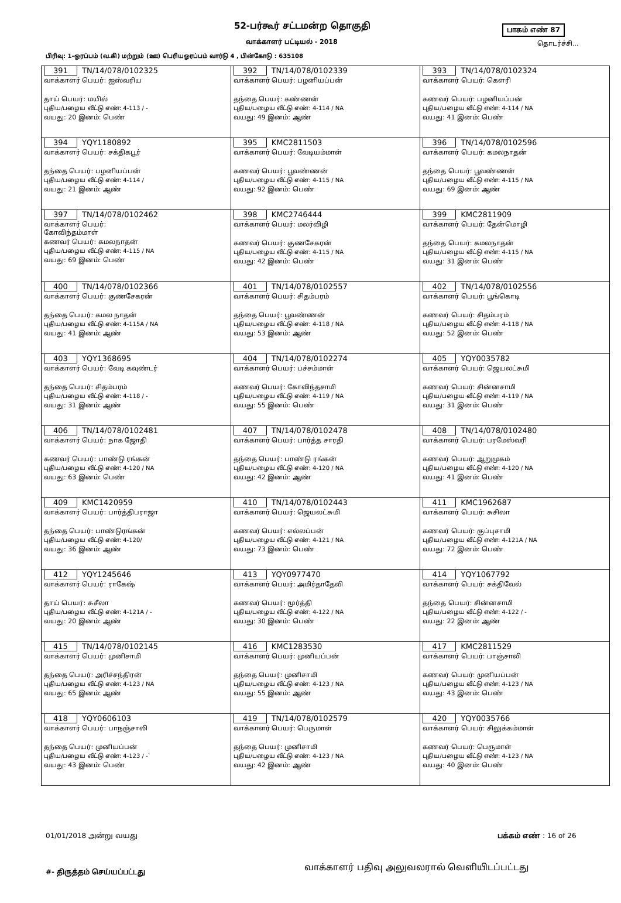52-பர்கூர் சட்டமன்ற தொகுதி பாகம் எண் 87
வாக்காளர் பட்டியல் - 2018 தொடர்ச்சி...
பிரிவு: 1-ஓரப்பம் (வ.கி) மற்றும் (ஊ) பெரியஓரப்பம் வார்டு 4 , பின்கோடு : 635108
| 391 TN/14/078/0102325 வாக்காளர் பெயர்: ஐஸ்வரிய தாய் பெயர்: மயில் புதிய/பழைய வீட்டு எண்: 4-113 / - வயது: 20 இனம்: பெண் | 392 TN/14/078/0102339 வாக்காளர் பெயர்: பழனியப்பன் தந்தை பெயர்: கண்ணன் புதிய/பழைய வீட்டு எண்: 4-114 / NA வயது: 49 இனம்: ஆண் | 393 TN/14/078/0102324 வாக்காளர் பெயர்: கௌரி கணவர் பெயர்: பழனியப்பன் புதிய/பழைய வீட்டு எண்: 4-114 / NA வயது: 41 இனம்: பெண் |
| 394 YQY1180892 வாக்காளர் பெயர்: சக்திகபூர் தந்தை பெயர்: பழனியப்பன் புதிய/பழைய வீட்டு எண்: 4-114 / வயது: 21 இனம்: ஆண் | 395 KMC2811503 வாக்காளர் பெயர்: வேடியம்மாள் கணவர் பெயர்: பூவண்ணன் புதிய/பழைய வீட்டு எண்: 4-115 / NA வயது: 92 இனம்: பெண் | 396 TN/14/078/0102596 வாக்காளர் பெயர்: கமலநாதன் தந்தை பெயர்: பூவண்ணன் புதிய/பழைய வீட்டு எண்: 4-115 / NA வயது: 69 இனம்: ஆண் |
| 397 TN/14/078/0102462 வாக்காளர் பெயர்: கோவிந்தம்மாள் கணவர் பெயர்: கமலநாதன் புதிய/பழைய வீட்டு எண்: 4-115 / NA வயது: 69 இனம்: பெண் | 398 KMC2746444 வாக்காளர் பெயர்: மலர்விழி கணவர் பெயர்: குணசேகரன் புதிய/பழைய வீட்டு எண்: 4-115 / NA வயது: 42 இனம்: பெண் | 399 KMC2811909 வாக்காளர் பெயர்: தேன்மொழி தந்தை பெயர்: கமலநாதன் புதிய/பழைய வீட்டு எண்: 4-115 / NA வயது: 31 இனம்: பெண் |
| 400 TN/14/078/0102366 வாக்காளர் பெயர்: குணசேகரன் தந்தை பெயர்: கமல நாதன் புதிய/பழைய வீட்டு எண்: 4-115A / NA வயது: 41 இனம்: ஆண் | 401 TN/14/078/0102557 வாக்காளர் பெயர்: சிதம்பரம் தந்தை பெயர்: பூவண்ணன் புதிய/பழைய வீட்டு எண்: 4-118 / NA வயது: 53 இனம்: ஆண் | 402 TN/14/078/0102556 வாக்காளர் பெயர்: பூங்கொடி கணவர் பெயர்: சிதம்பரம் புதிய/பழைய வீட்டு எண்: 4-118 / NA வயது: 52 இனம்: பெண் |
| 403 YQY1368695 வாக்காளர் பெயர்: வேடி கவுண்டர் தந்தை பெயர்: சிதம்பரம் புதிய/பழைய வீட்டு எண்: 4-118 / - வயது: 31 இனம்: ஆண் | 404 TN/14/078/0102274 வாக்காளர் பெயர்: பச்சம்மாள் கணவர் பெயர்: கோவிந்தசாமி புதிய/பழைய வீட்டு எண்: 4-119 / NA வயது: 55 இனம்: பெண் | 405 YQY0035782 வாக்காளர் பெயர்: ஜெயலட்சுமி கணவர் பெயர்: சின்னசாமி புதிய/பழைய வீட்டு எண்: 4-119 / NA வயது: 31 இனம்: பெண் |
| 406 TN/14/078/0102481 வாக்காளர் பெயர்: நாக ஜோதி கணவர் பெயர்: பாண்டு ரங்கன் புதிய/பழைய வீட்டு எண்: 4-120 / NA வயது: 63 இனம்: பெண் | 407 TN/14/078/0102478 வாக்காளர் பெயர்: பார்த்த சாரதி தந்தை பெயர்: பாண்டு ரங்கன் புதிய/பழைய வீட்டு எண்: 4-120 / NA வயது: 42 இனம்: ஆண் | 408 TN/14/078/0102480 வாக்காளர் பெயர்: பரமேஸ்வரி கணவர் பெயர்: ஆறுமுகம் புதிய/பழைய வீட்டு எண்: 4-120 / NA வயது: 41 இனம்: பெண் |
| 409 KMC1420959 வாக்காளர் பெயர்: பார்த்திபராஜா தந்தை பெயர்: பாண்டுரங்கன் புதிய/பழைய வீட்டு எண்: 4-120/ வயது: 36 இனம்: ஆண் | 410 TN/14/078/0102443 வாக்காளர் பெயர்: ஜெயலட்சுமி கணவர் பெயர்: எல்லப்பன் புதிய/பழைய வீட்டு எண்: 4-121 / NA வயது: 73 இனம்: பெண் | 411 KMC1962687 வாக்காளர் பெயர்: சுசிலா கணவர் பெயர்: குப்புசாமி புதிய/பழைய வீட்டு எண்: 4-121A / NA வயது: 72 இனம்: பெண் |
| 412 YQY1245646 வாக்காளர் பெயர்: ராகேஷ் தாய் பெயர்: சுசீலா புதிய/பழைய வீட்டு எண்: 4-121A / - வயது: 20 இனம்: ஆண் | 413 YQY0977470 வாக்காளர் பெயர்: அமிர்தாதேவி கணவர் பெயர்: மூர்த்தி புதிய/பழைய வீட்டு எண்: 4-122 / NA வயது: 30 இனம்: பெண் | 414 YQY1067792 வாக்காளர் பெயர்: சக்திவேல் தந்தை பெயர்: சின்னசாமி புதிய/பழைய வீட்டு எண்: 4-122 / - வயது: 22 இனம்: ஆண் |
| 415 TN/14/078/0102145 வாக்காளர் பெயர்: முனிசாமி தந்தை பெயர்: அரிச்சந்திரன் புதிய/பழைய வீட்டு எண்: 4-123 / NA வயது: 65 இனம்: ஆண் | 416 KMC1283530 வாக்காளர் பெயர்: முனியப்பன் தந்தை பெயர்: முனிசாமி புதிய/பழைய வீட்டு எண்: 4-123 / NA வயது: 55 இனம்: ஆண் | 417 KMC2811529 வாக்காளர் பெயர்: பாஞ்சாலி கணவர் பெயர்: முனியப்பன் புதிய/பழைய வீட்டு எண்: 4-123 / NA வயது: 43 இனம்: பெண் |
| 418 YQY0606103 வாக்காளர் பெயர்: பாநஞ்சாலி தந்தை பெயர்: முனியப்பன் புதிய/பழைய வீட்டு எண்: 4-123 / -` வயது: 43 இனம்: பெண் | 419 TN/14/078/0102579 வாக்காளர் பெயர்: பெருமாள் தந்தை பெயர்: முனிசாமி புதிய/பழைய வீட்டு எண்: 4-123 / NA வயது: 42 இனம்: ஆண் | 420 YQY0035766 வாக்காளர் பெயர்: சிலுக்கம்மாள் கணவர் பெயர்: பெருமாள் புதிய/பழைய வீட்டு எண்: 4-123 / NA வயது: 40 இனம்: பெண் |
01/01/2018 அன்று வயது பக்கம் எண் : 16 of 26
#- திருத்தம் செய்யப்பட்டது
வாக்காளர் பதிவு அலுவலரால் வெளியிடப்பட்டது